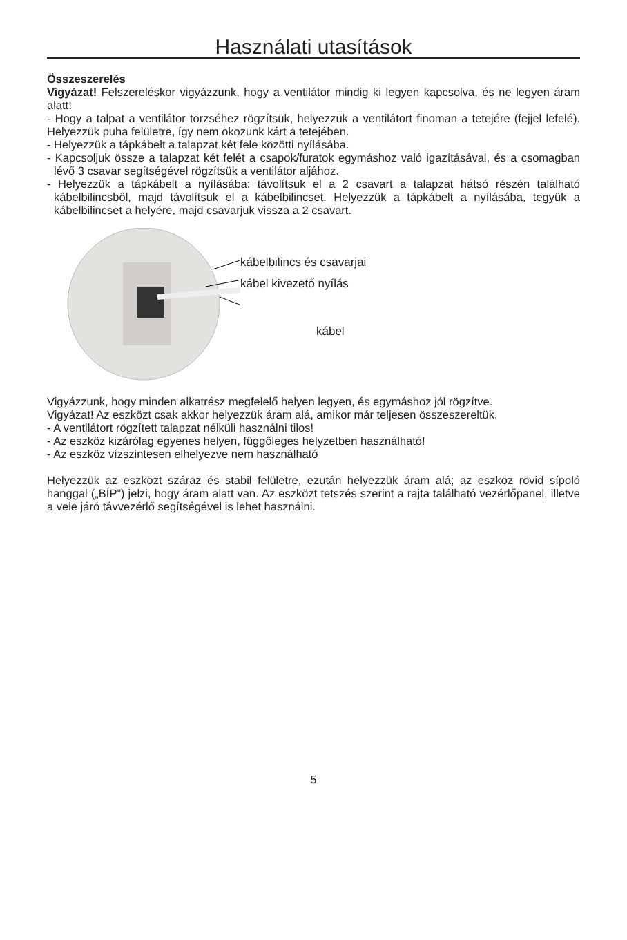Használati utasítások
Összeszerelés
Vigyázat! Felszereléskor vigyázzunk, hogy a ventilátor mindig ki legyen kapcsolva, és ne legyen áram alatt!
- Hogy a talpat a ventilátor törzséhez rögzítsük, helyezzük a ventilátort finoman a tetejére (fejjel lefelé). Helyezzük puha felületre, így nem okozunk kárt a tetejében.
- Helyezzük a tápkábelt a talapzat két fele közötti nyílásába.
- Kapcsoljuk össze a talapzat két felét a csapok/furatok egymáshoz való igazításával, és a csomagban lévő 3 csavar segítségével rögzítsük a ventilátor aljához.
- Helyezzük a tápkábelt a nyílásába: távolítsuk el a 2 csavart a talapzat hátsó részén található kábelbilincsből, majd távolítsuk el a kábelbilincset. Helyezzük a tápkábelt a nyílásába, tegyük a kábelbilincset a helyére, majd csavarjuk vissza a 2 csavart.
kábelbilincs és csavarjai
kábel kivezető nyílás
kábel
Vigyázzunk, hogy minden alkatrész megfelelő helyen legyen, és egymáshoz jól rögzítve.
Vigyázat! Az eszközt csak akkor helyezzük áram alá, amikor már teljesen összeszereltük.
- A ventilátort rögzített talapzat nélküli használni tilos!
- Az eszköz kizárólag egyenes helyen, függőleges helyzetben használható!
- Az eszköz vízszintesen elhelyezve nem használható
Helyezzük az eszközt száraz és stabil felületre, ezután helyezzük áram alá; az eszköz rövid sípoló hanggal („BÍP”) jelzi, hogy áram alatt van. Az eszközt tetszés szerint a rajta található vezérlőpanel, illetve a vele járó távvezérlő segítségével is lehet használni.
5